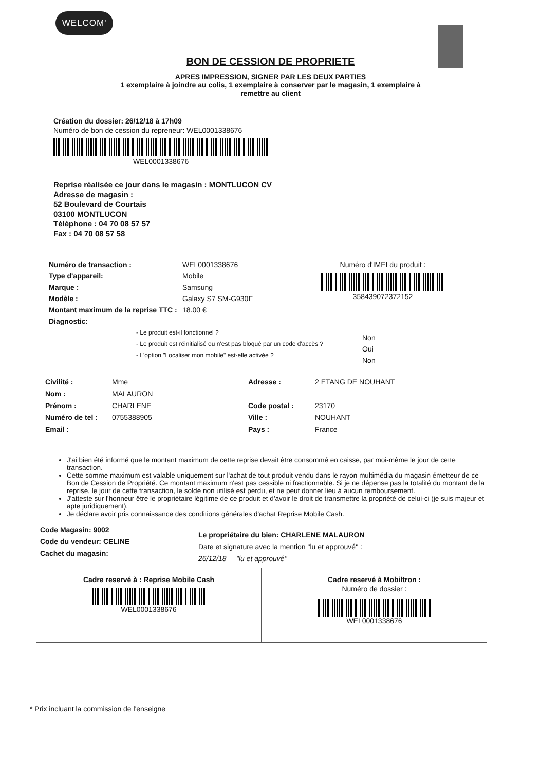WELCOM'
BON DE CESSION DE PROPRIETE
APRES IMPRESSION, SIGNER PAR LES DEUX PARTIES
1 exemplaire à joindre au colis, 1 exemplaire à conserver par le magasin, 1 exemplaire à
remettre au client
Création du dossier: 26/12/18 à 17h09
Numéro de bon de cession du repreneur: WEL0001338676
WEL0001338676
Reprise réalisée ce jour dans le magasin : MONTLUCON CV
Adresse de magasin :
52 Boulevard de Courtais
03100 MONTLUCON
Téléphone : 04 70 08 57 57
Fax : 04 70 08 57 58
Numéro de transaction :
Type d'appareil:
Marque :
Modèle :
Montant maximum de la reprise TTC :
Diagnostic:
WEL0001338676
Mobile
Samsung
Galaxy S7 SM-G930F
18.00 €
Numéro d'IMEI du produit :
358439072372152
- Le produit est-il fonctionnel ?
- Le produit est réinitialisé ou n'est pas bloqué par un code d'accès ?
- L'option "Localiser mon mobile" est-elle activée ?
Non
Oui
Non
Civilité :
Nom :
Prénom :
Numéro de tel :
Email :
Mme
MALAURON
CHARLENE
0755388905
Adresse :
Code postal :
Ville :
Pays :
2 ETANG DE NOUHANT
23170
NOUHANT
France
J'ai bien été informé que le montant maximum de cette reprise devait être consommé en caisse, par moi-même le jour de cette transaction.
Cette somme maximum est valable uniquement sur l'achat de tout produit vendu dans le rayon multimédia du magasin émetteur de ce Bon de Cession de Propriété. Ce montant maximum n'est pas cessible ni fractionnable. Si je ne dépense pas la totalité du montant de la reprise, le jour de cette transaction, le solde non utilisé est perdu, et ne peut donner lieu à aucun remboursement.
J'atteste sur l'honneur être le propriétaire légitime de ce produit et d'avoir le droit de transmettre la propriété de celui-ci (je suis majeur et apte juridiquement).
Je déclare avoir pris connaissance des conditions générales d'achat Reprise Mobile Cash.
Code Magasin: 9002
Code du vendeur: CELINE
Cachet du magasin:
Le propriétaire du bien: CHARLENE MALAURON
Date et signature avec la mention "lu et approuvé" :
26/12/18 "lu et approuvé"
Cadre reservé à : Reprise Mobile Cash
WEL0001338676
Cadre reservé à Mobiltron :
Numéro de dossier :
WEL0001338676
* Prix incluant la commission de l'enseigne